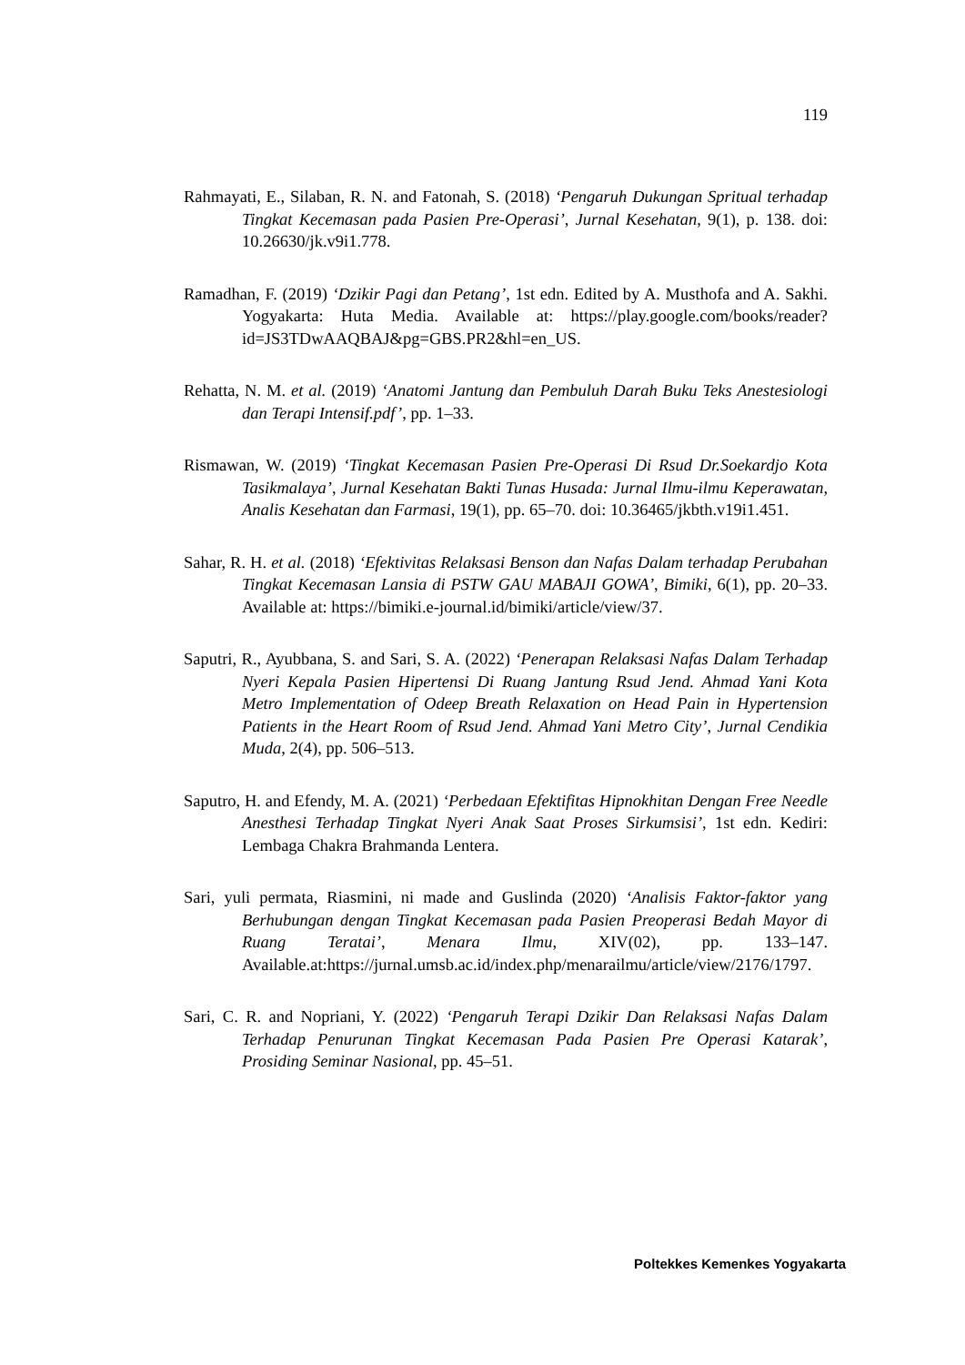119
Rahmayati, E., Silaban, R. N. and Fatonah, S. (2018) ‘Pengaruh Dukungan Spritual terhadap Tingkat Kecemasan pada Pasien Pre-Operasi’, Jurnal Kesehatan, 9(1), p. 138. doi: 10.26630/jk.v9i1.778.
Ramadhan, F. (2019) ‘Dzikir Pagi dan Petang’, 1st edn. Edited by A. Musthofa and A. Sakhi. Yogyakarta: Huta Media. Available at: https://play.google.com/books/reader?id=JS3TDwAAQBAJ&pg=GBS.PR2&hl=en_US.
Rehatta, N. M. et al. (2019) ‘Anatomi Jantung dan Pembuluh Darah Buku Teks Anestesiologi dan Terapi Intensif.pdf’, pp. 1–33.
Rismawan, W. (2019) ‘Tingkat Kecemasan Pasien Pre-Operasi Di Rsud Dr.Soekardjo Kota Tasikmalaya’, Jurnal Kesehatan Bakti Tunas Husada: Jurnal Ilmu-ilmu Keperawatan, Analis Kesehatan dan Farmasi, 19(1), pp. 65–70. doi: 10.36465/jkbth.v19i1.451.
Sahar, R. H. et al. (2018) ‘Efektivitas Relaksasi Benson dan Nafas Dalam terhadap Perubahan Tingkat Kecemasan Lansia di PSTW GAU MABAJI GOWA’, Bimiki, 6(1), pp. 20–33. Available at: https://bimiki.e-journal.id/bimiki/article/view/37.
Saputri, R., Ayubbana, S. and Sari, S. A. (2022) ‘Penerapan Relaksasi Nafas Dalam Terhadap Nyeri Kepala Pasien Hipertensi Di Ruang Jantung Rsud Jend. Ahmad Yani Kota Metro Implementation of Odeep Breath Relaxation on Head Pain in Hypertension Patients in the Heart Room of Rsud Jend. Ahmad Yani Metro City’, Jurnal Cendikia Muda, 2(4), pp. 506–513.
Saputro, H. and Efendy, M. A. (2021) ‘Perbedaan Efektifitas Hipnokhitan Dengan Free Needle Anesthesi Terhadap Tingkat Nyeri Anak Saat Proses Sirkumsisi’, 1st edn. Kediri: Lembaga Chakra Brahmanda Lentera.
Sari, yuli permata, Riasmini, ni made and Guslinda (2020) ‘Analisis Faktor-faktor yang Berhubungan dengan Tingkat Kecemasan pada Pasien Preoperasi Bedah Mayor di Ruang Teratai’, Menara Ilmu, XIV(02), pp. 133–147. Available.at:https://jurnal.umsb.ac.id/index.php/menarailmu/article/view/2176/1797.
Sari, C. R. and Nopriani, Y. (2022) ‘Pengaruh Terapi Dzikir Dan Relaksasi Nafas Dalam Terhadap Penurunan Tingkat Kecemasan Pada Pasien Pre Operasi Katarak’, Prosiding Seminar Nasional, pp. 45–51.
Poltekkes Kemenkes Yogyakarta